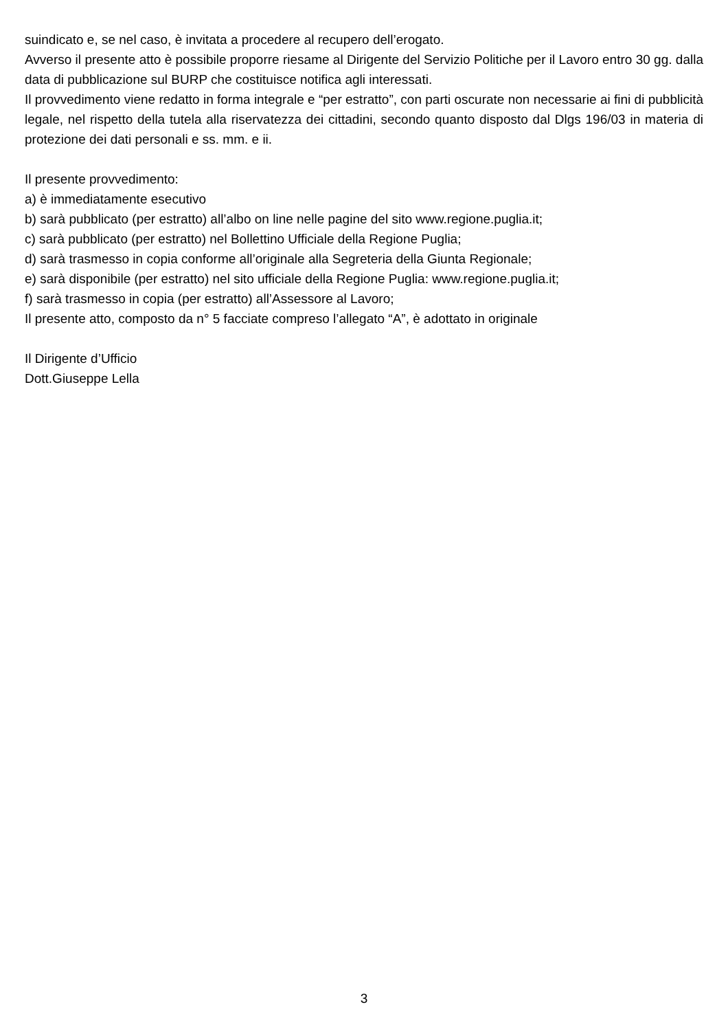suindicato e, se nel caso, è invitata a procedere al recupero dell’erogato.
Avverso il presente atto è possibile proporre riesame al Dirigente del Servizio Politiche per il Lavoro entro 30 gg. dalla data di pubblicazione sul BURP che costituisce notifica agli interessati.
Il provvedimento viene redatto in forma integrale e “per estratto”, con parti oscurate non necessarie ai fini di pubblicità legale, nel rispetto della tutela alla riservatezza dei cittadini, secondo quanto disposto dal Dlgs 196/03 in materia di protezione dei dati personali e ss. mm. e ii.
Il presente provvedimento:
a) è immediatamente esecutivo
b) sarà pubblicato (per estratto) all’albo on line nelle pagine del sito www.regione.puglia.it;
c) sarà pubblicato (per estratto) nel Bollettino Ufficiale della Regione Puglia;
d) sarà trasmesso in copia conforme all’originale alla Segreteria della Giunta Regionale;
e) sarà disponibile (per estratto) nel sito ufficiale della Regione Puglia: www.regione.puglia.it;
f) sarà trasmesso in copia (per estratto) all’Assessore al Lavoro;
Il presente atto, composto da n° 5 facciate compreso l’allegato “A”, è adottato in originale
Il Dirigente d’Ufficio
Dott.Giuseppe Lella
3